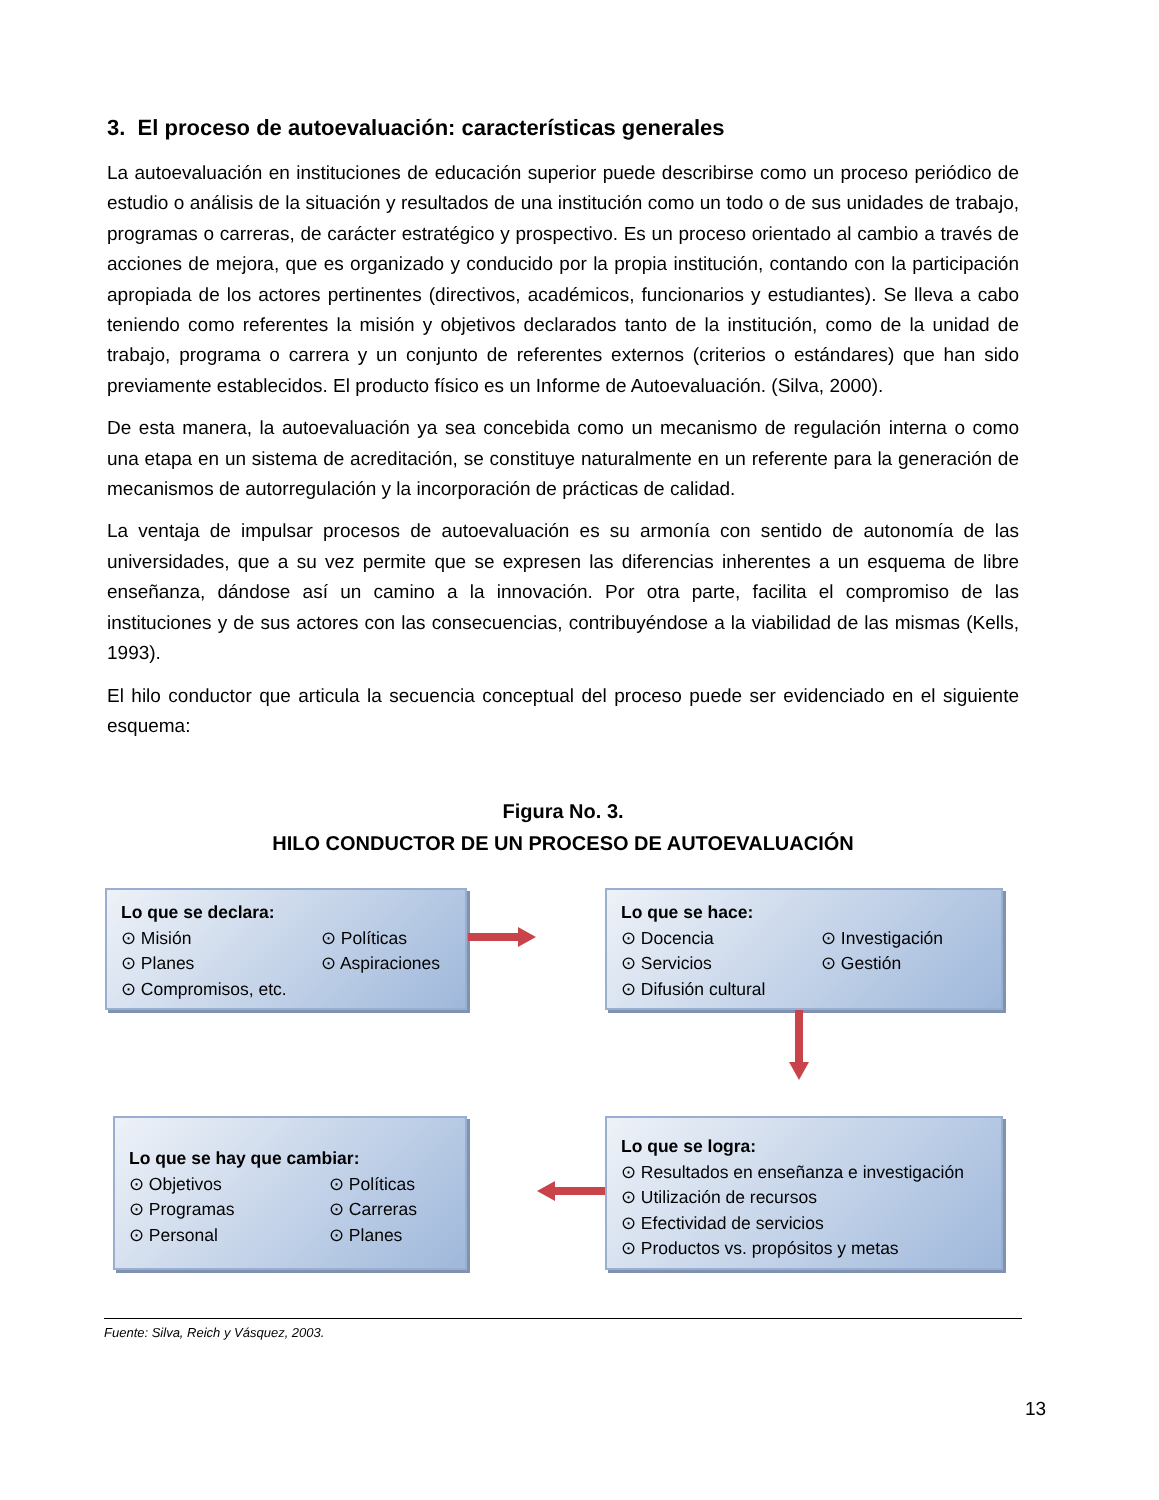3. El proceso de autoevaluación: características generales
La autoevaluación en instituciones de educación superior puede describirse como un proceso periódico de estudio o análisis de la situación y resultados de una institución como un todo o de sus unidades de trabajo, programas o carreras, de carácter estratégico y prospectivo. Es un proceso orientado al cambio a través de acciones de mejora, que es organizado y conducido por la propia institución, contando con la participación apropiada de los actores pertinentes (directivos, académicos, funcionarios y estudiantes). Se lleva a cabo teniendo como referentes la misión y objetivos declarados tanto de la institución, como de la unidad de trabajo, programa o carrera y un conjunto de referentes externos (criterios o estándares) que han sido previamente establecidos. El producto físico es un Informe de Autoevaluación. (Silva, 2000).
De esta manera, la autoevaluación ya sea concebida como un mecanismo de regulación interna o como una etapa en un sistema de acreditación, se constituye naturalmente en un referente para la generación de mecanismos de autorregulación y la incorporación de prácticas de calidad.
La ventaja de impulsar procesos de autoevaluación es su armonía con sentido de autonomía de las universidades, que a su vez permite que se expresen las diferencias inherentes a un esquema de libre enseñanza, dándose así un camino a la innovación. Por otra parte, facilita el compromiso de las instituciones y de sus actores con las consecuencias, contribuyéndose a la viabilidad de las mismas (Kells, 1993).
El hilo conductor que articula la secuencia conceptual del proceso puede ser evidenciado en el siguiente esquema:
Figura No. 3.
HILO CONDUCTOR DE UN PROCESO DE AUTOEVALUACIÓN
Lo que se declara:
⊙ Misión ⊙ Políticas ⊙ Planes ⊙ Aspiraciones ⊙ Compromisos, etc.
Lo que se hace:
⊙ Docencia ⊙ Investigación ⊙ Servicios ⊙ Gestión ⊙ Difusión cultural
Lo que se hay que cambiar:
⊙ Objetivos ⊙ Políticas ⊙ Programas ⊙ Carreras ⊙ Personal ⊙ Planes
Lo que se logra:
⊙ Resultados en enseñanza e investigación
⊙ Utilización de recursos
⊙ Efectividad de servicios
⊙ Productos vs. propósitos y metas
Fuente: Silva, Reich y Vásquez, 2003.
13